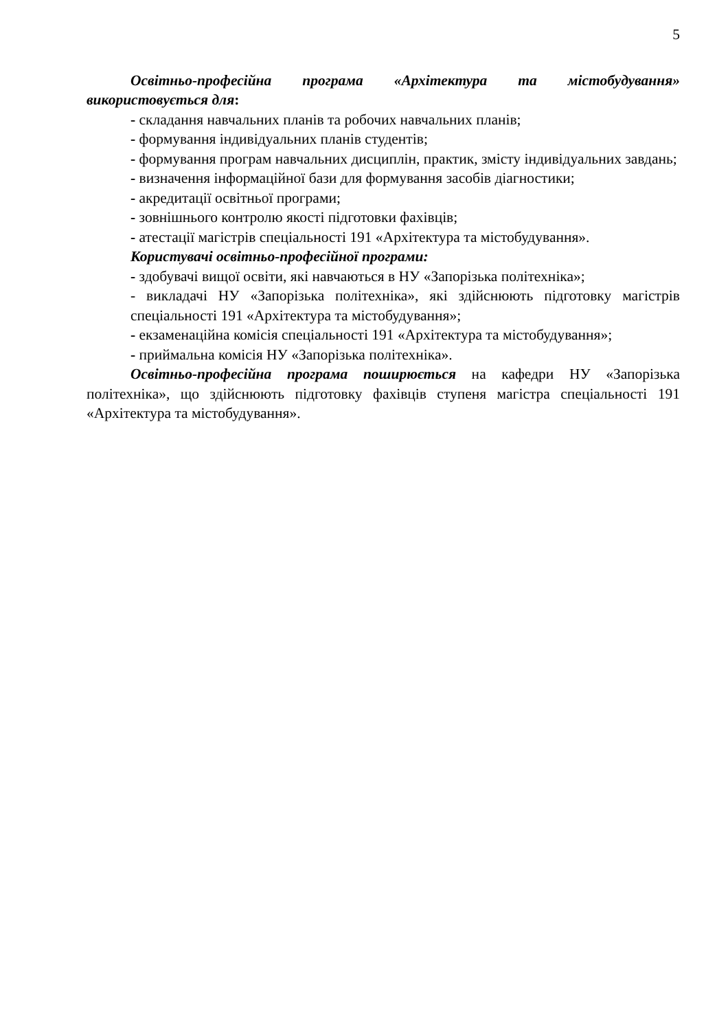5
Освітньо-професійна програма «Архітектура та містобудування» використовується для:
- складання навчальних планів та робочих навчальних планів;
- формування індивідуальних планів студентів;
- формування програм навчальних дисциплін, практик, змісту індивідуальних завдань;
- визначення інформаційної бази для формування засобів діагностики;
- акредитації освітньої програми;
- зовнішнього контролю якості підготовки фахівців;
- атестації магістрів спеціальності 191 «Архітектура та містобудування».
Користувачі освітньо-професійної програми:
- здобувачі вищої освіти, які навчаються в НУ «Запорізька політехніка»;
- викладачі НУ «Запорізька політехніка», які здійснюють підготовку магістрів спеціальності 191 «Архітектура та містобудування»;
- екзаменаційна комісія спеціальності 191 «Архітектура та містобудування»;
- приймальна комісія НУ «Запорізька політехніка».
Освітньо-професійна програма поширюється на кафедри НУ «Запорізька політехніка», що здійснюють підготовку фахівців ступеня магістра спеціальності 191 «Архітектура та містобудування».